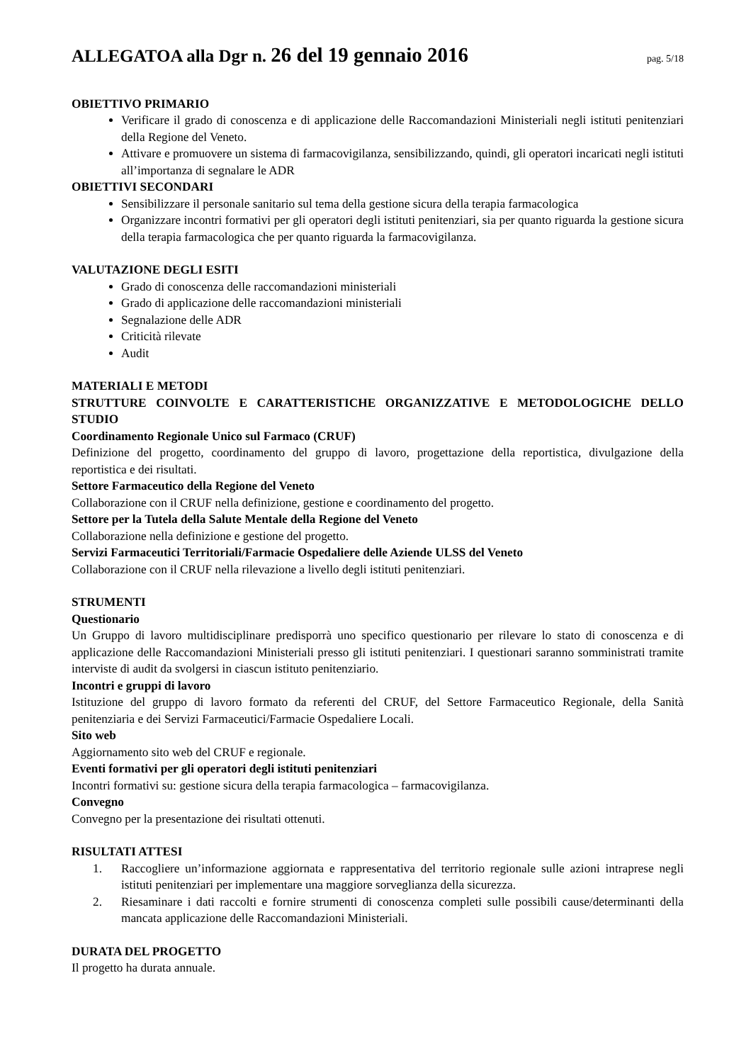ALLEGATOA alla Dgr n. 26 del 19 gennaio 2016
pag. 5/18
OBIETTIVO PRIMARIO
Verificare il grado di conoscenza e di applicazione delle Raccomandazioni Ministeriali negli istituti penitenziari della Regione del Veneto.
Attivare e promuovere un sistema di farmacovigilanza, sensibilizzando, quindi, gli operatori incaricati negli istituti all’importanza di segnalare le ADR
OBIETTIVI SECONDARI
Sensibilizzare il personale sanitario sul tema della gestione sicura della terapia farmacologica
Organizzare incontri formativi per gli operatori degli istituti penitenziari, sia per quanto riguarda la gestione sicura della terapia farmacologica che per quanto riguarda la farmacovigilanza.
VALUTAZIONE DEGLI ESITI
Grado di conoscenza delle raccomandazioni ministeriali
Grado di applicazione delle raccomandazioni ministeriali
Segnalazione delle ADR
Criticità rilevate
Audit
MATERIALI E METODI
STRUTTURE COINVOLTE E CARATTERISTICHE ORGANIZZATIVE E METODOLOGICHE DELLO STUDIO
Coordinamento Regionale Unico sul Farmaco (CRUF)
Definizione del progetto, coordinamento del gruppo di lavoro, progettazione della reportistica, divulgazione della reportistica e dei risultati.
Settore Farmaceutico della Regione del Veneto
Collaborazione con il CRUF nella definizione, gestione e coordinamento del progetto.
Settore per la Tutela della Salute Mentale della Regione del Veneto
Collaborazione nella definizione e gestione del progetto.
Servizi Farmaceutici Territoriali/Farmacie Ospedaliere delle Aziende ULSS del Veneto
Collaborazione con il CRUF nella rilevazione a livello degli istituti penitenziari.
STRUMENTI
Questionario
Un Gruppo di lavoro multidisciplinare predisporrà uno specifico questionario per rilevare lo stato di conoscenza e di applicazione delle Raccomandazioni Ministeriali presso gli istituti penitenziari. I questionari saranno somministrati tramite interviste di audit da svolgersi in ciascun istituto penitenziario.
Incontri e gruppi di lavoro
Istituzione del gruppo di lavoro formato da referenti del CRUF, del Settore Farmaceutico Regionale, della Sanità penitenziaria e dei Servizi Farmaceutici/Farmacie Ospedaliere Locali.
Sito web
Aggiornamento sito web del CRUF e regionale.
Eventi formativi per gli operatori degli istituti penitenziari
Incontri formativi su: gestione sicura della terapia farmacologica – farmacovigilanza.
Convegno
Convegno per la presentazione dei risultati ottenuti.
RISULTATI ATTESI
1. Raccogliere un’informazione aggiornata e rappresentativa del territorio regionale sulle azioni intraprese negli istituti penitenziari per implementare una maggiore sorveglianza della sicurezza.
2. Riesaminare i dati raccolti e fornire strumenti di conoscenza completi sulle possibili cause/determinanti della mancata applicazione delle Raccomandazioni Ministeriali.
DURATA DEL PROGETTO
Il progetto ha durata annuale.